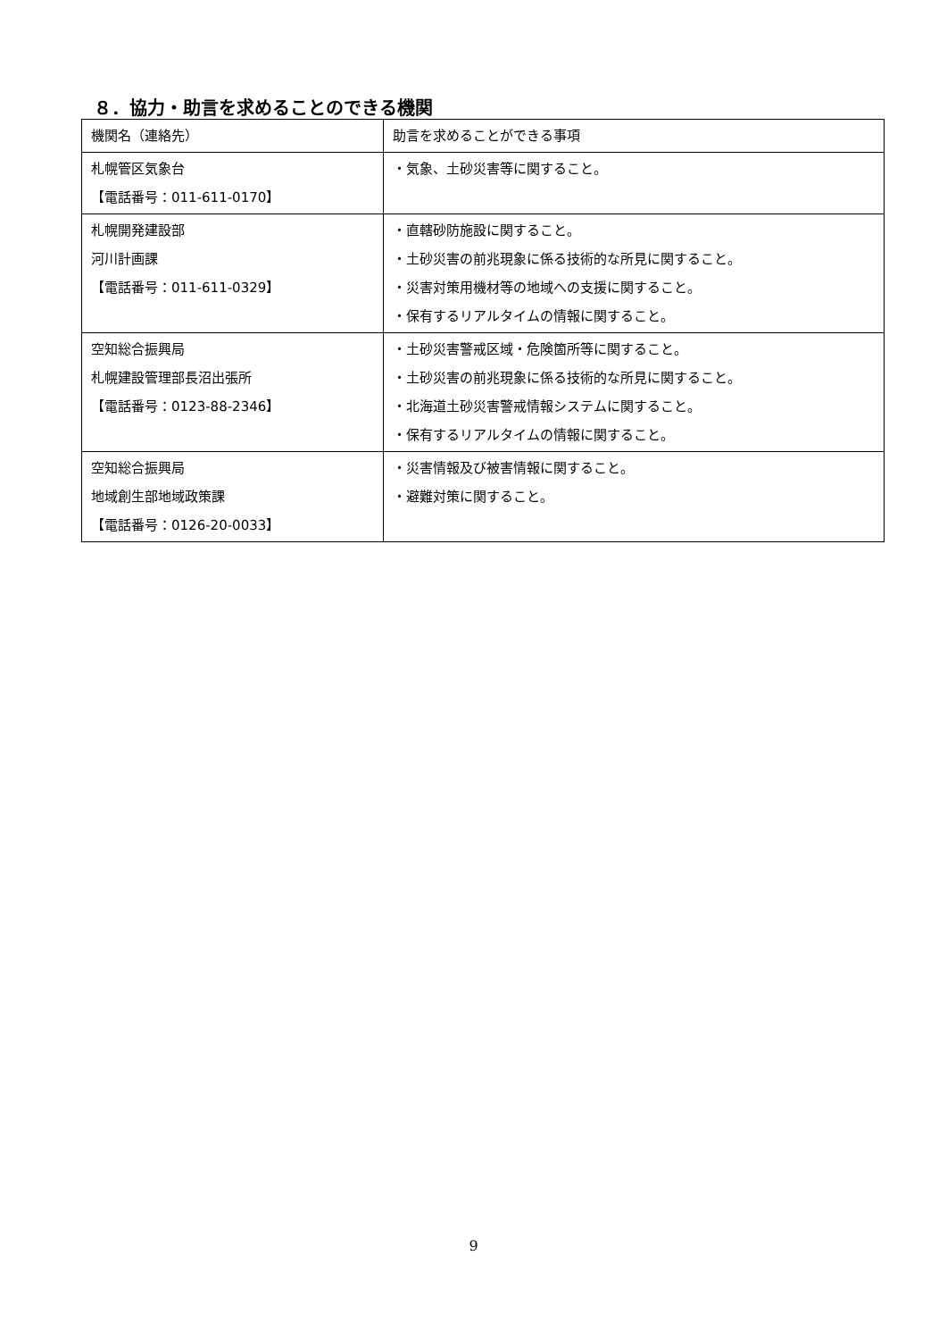８．協力・助言を求めることのできる機関
| 機関名（連絡先） | 助言を求めることができる事項 |
| 札幌管区気象台 【電話番号：011-611-0170】 | ・気象、土砂災害等に関すること。 |
| 札幌開発建設部 河川計画課 【電話番号：011-611-0329】 | ・直轄砂防施設に関すること。 ・土砂災害の前兆現象に係る技術的な所見に関すること。 ・災害対策用機材等の地域への支援に関すること。 ・保有するリアルタイムの情報に関すること。 |
| 空知総合振興局 札幌建設管理部長沼出張所 【電話番号：0123-88-2346】 | ・土砂災害警戒区域・危険箇所等に関すること。 ・土砂災害の前兆現象に係る技術的な所見に関すること。 ・北海道土砂災害警戒情報システムに関すること。 ・保有するリアルタイムの情報に関すること。 |
| 空知総合振興局 地域創生部地域政策課 【電話番号：0126-20-0033】 | ・災害情報及び被害情報に関すること。 ・避難対策に関すること。 |
9